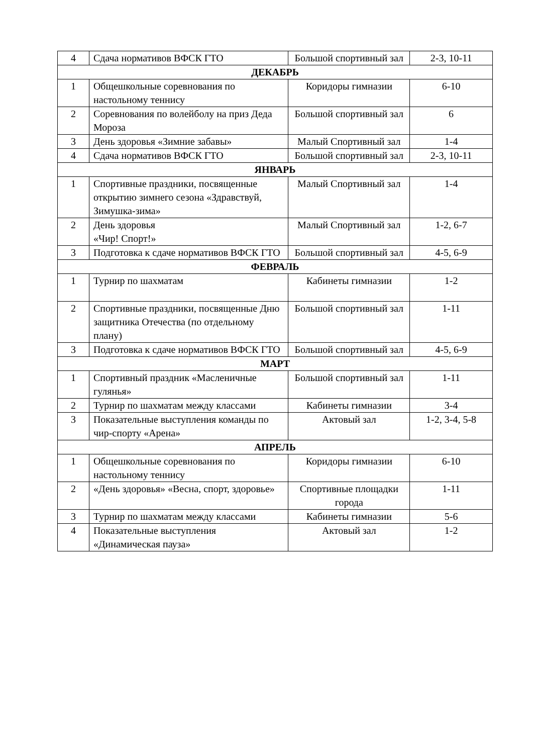| 4 | Сдача нормативов ВФСК ГТО | Большой спортивный зал | 2-3, 10-11 |
| ДЕКАБРЬ | | | |
| 1 | Общешкольные соревнования по настольному теннису | Коридоры гимназии | 6-10 |
| 2 | Соревнования по волейболу на приз Деда Мороза | Большой спортивный зал | 6 |
| 3 | День здоровья «Зимние забавы» | Малый Спортивный зал | 1-4 |
| 4 | Сдача нормативов ВФСК ГТО | Большой спортивный зал | 2-3, 10-11 |
| ЯНВАРЬ | | | |
| 1 | Спортивные праздники, посвященные открытию зимнего сезона «Здравствуй, Зимушка-зима» | Малый Спортивный зал | 1-4 |
| 2 | День здоровья «Чир! Спорт!» | Малый Спортивный зал | 1-2, 6-7 |
| 3 | Подготовка к сдаче нормативов ВФСК ГТО | Большой спортивный зал | 4-5, 6-9 |
| ФЕВРАЛЬ | | | |
| 1 | Турнир по шахматам | Кабинеты гимназии | 1-2 |
| 2 | Спортивные праздники, посвященные Дню защитника Отечества (по отдельному плану) | Большой спортивный зал | 1-11 |
| 3 | Подготовка к сдаче нормативов ВФСК ГТО | Большой спортивный зал | 4-5, 6-9 |
| МАРТ | | | |
| 1 | Спортивный праздник «Масленичные гулянья» | Большой спортивный зал | 1-11 |
| 2 | Турнир по шахматам между классами | Кабинеты гимназии | 3-4 |
| 3 | Показательные выступления команды по чир-спорту «Арена» | Актовый зал | 1-2, 3-4, 5-8 |
| АПРЕЛЬ | | | |
| 1 | Общешкольные соревнования по настольному теннису | Коридоры гимназии | 6-10 |
| 2 | «День здоровья» «Весна, спорт, здоровье» | Спортивные площадки города | 1-11 |
| 3 | Турнир по шахматам между классами | Кабинеты гимназии | 5-6 |
| 4 | Показательные выступления «Динамическая пауза» | Актовый зал | 1-2 |